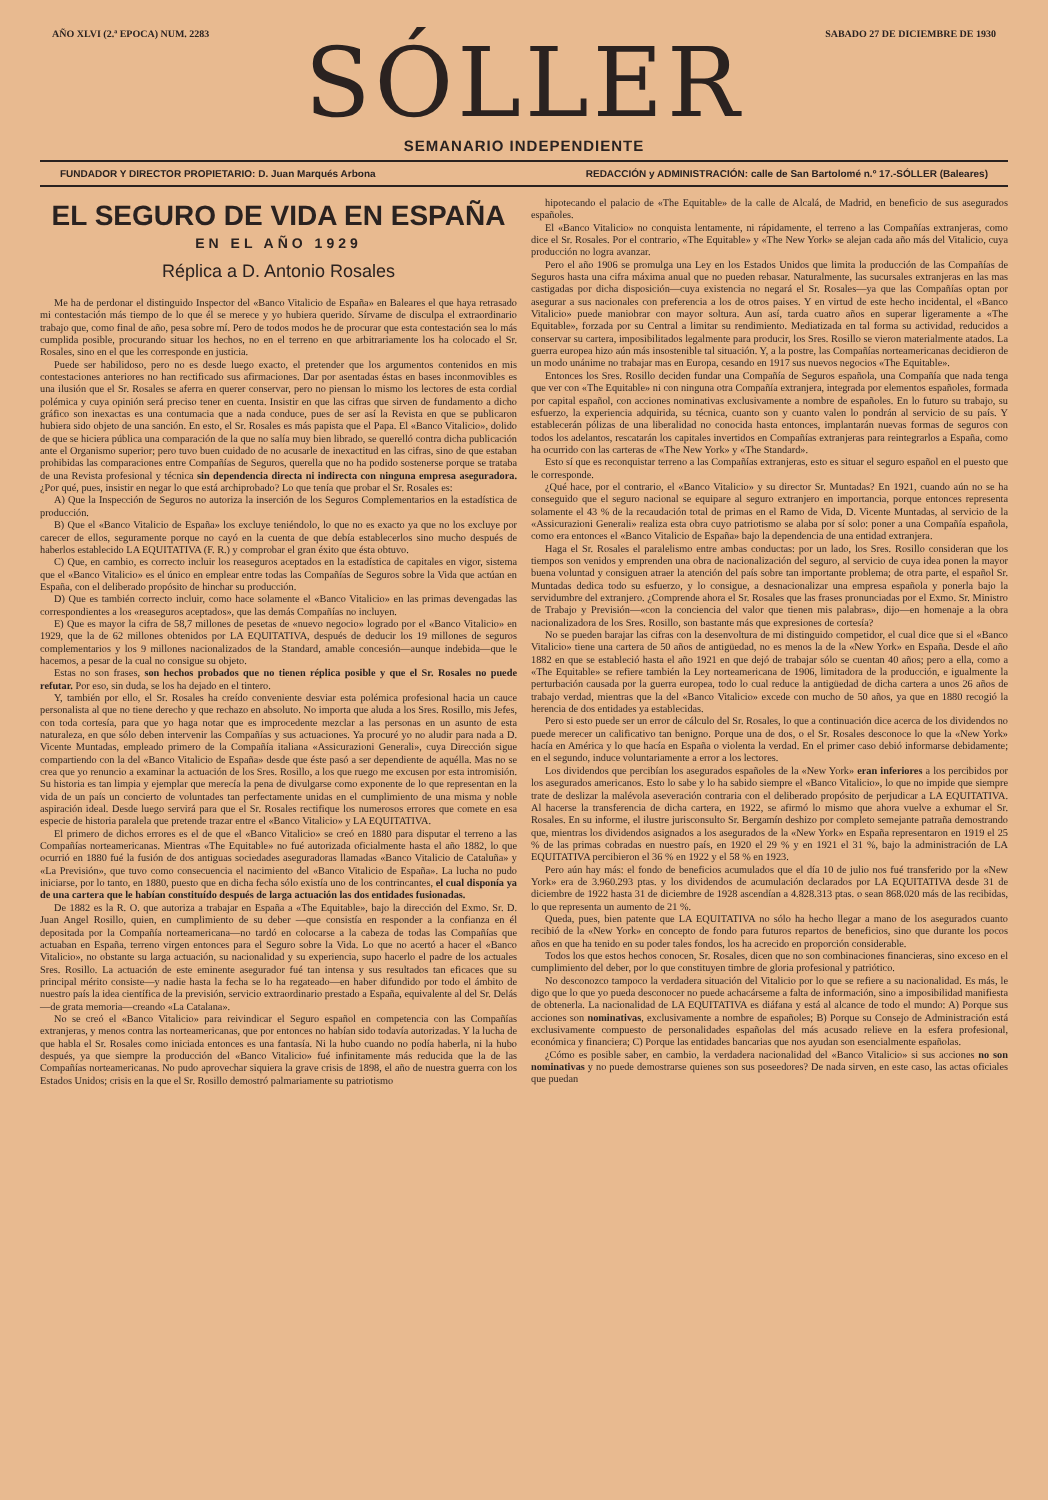AÑO XLVI (2.ª EPOCA) NUM. 2283 SABADO 27 DE DICIEMBRE DE 1930
SÓLLER
SEMANARIO INDEPENDIENTE
FUNDADOR Y DIRECTOR PROPIETARIO: D. Juan Marqués Arbona REDACCIÓN y ADMINISTRACIÓN: calle de San Bartolomé n.º 17.-SÓLLER (Baleares)
EL SEGURO DE VIDA EN ESPAÑA
EN EL AÑO 1929
Réplica a D. Antonio Rosales
Me ha de perdonar el distinguido Inspector del «Banco Vitalicio de España» en Baleares el que haya retrasado mi contestación más tiempo de lo que él se merece y yo hubiera querido. Sírvame de disculpa el extraordinario trabajo que, como final de año, pesa sobre mí. Pero de todos modos he de procurar que esta contestación sea lo más cumplida posible, procurando situar los hechos, no en el terreno en que arbitrariamente los ha colocado el Sr. Rosales, sino en el que les corresponde en justicia.
Puede ser habilidoso, pero no es desde luego exacto, el pretender que los argumentos contenidos en mis contestaciones anteriores no han rectificado sus afirmaciones. Dar por asentadas éstas en bases inconmovibles es una ilusión que el Sr. Rosales se aferra en querer conservar, pero no piensan lo mismo los lectores de esta cordial polémica y cuya opinión será preciso tener en cuenta. Insistir en que las cifras que sirven de fundamento a dicho gráfico son inexactas es una contumacia que a nada conduce, pues de ser así la Revista en que se publicaron hubiera sido objeto de una sanción. En esto, el Sr. Rosales es más papista que el Papa. El «Banco Vitalicio», dolido de que se hiciera pública una comparación de la que no salía muy bien librado, se querelló contra dicha publicación ante el Organismo superior; pero tuvo buen cuidado de no acusarle de inexactitud en las cifras, sino de que estaban prohibidas las comparaciones entre Compañías de Seguros, querella que no ha podido sostenerse porque se trataba de una Revista profesional y técnica sin dependencia directa ni indirecta con ninguna empresa aseguradora. ¿Por qué, pues, insistir en negar lo que está archiprobado? Lo que tenía que probar el Sr. Rosales es:
A) Que la Inspección de Seguros no autoriza la inserción de los Seguros Complementarios en la estadística de producción.
B) Que el «Banco Vitalicio de España» los excluye teniéndolo, lo que no es exacto ya que no los excluye por carecer de ellos, seguramente porque no cayó en la cuenta de que debía establecerlos sino mucho después de haberlos establecido LA EQUITATIVA (F. R.) y comprobar el gran éxito que ésta obtuvo.
C) Que, en cambio, es correcto incluir los reaseguros aceptados en la estadística de capitales en vigor, sistema que el «Banco Vitalicio» es el único en emplear entre todas las Compañías de Seguros sobre la Vida que actúan en España, con el deliberado propósito de hinchar su producción.
D) Que es también correcto incluir, como hace solamente el «Banco Vitalicio» en las primas devengadas las correspondientes a los «reaseguros aceptados», que las demás Compañías no incluyen.
E) Que es mayor la cifra de 58,7 millones de pesetas de «nuevo negocio» logrado por el «Banco Vitalicio» en 1929, que la de 62 millones obtenidos por LA EQUITATIVA, después de deducir los 19 millones de seguros complementarios y los 9 millones nacionalizados de la Standard, amable concesión—aunque indebida—que le hacemos, a pesar de la cual no consigue su objeto.
Estas no son frases, son hechos probados que no tienen réplica posible y que el Sr. Rosales no puede refutar. Por eso, sin duda, se los ha dejado en el tintero.
Y, también por ello, el Sr. Rosales ha creído conveniente desviar esta polémica profesional hacia un cauce personalista al que no tiene derecho y que rechazo en absoluto. No importa que aluda a los Sres. Rosillo, mis Jefes, con toda cortesía, para que yo haga notar que es improcedente mezclar a las personas en un asunto de esta naturaleza, en que sólo deben intervenir las Compañías y sus actuaciones. Ya procuré yo no aludir para nada a D. Vicente Muntadas, empleado primero de la Compañía italiana «Assicurazioni Generali», cuya Dirección sigue compartiendo con la del «Banco Vitalicio de España» desde que éste pasó a ser dependiente de aquélla. Mas no se crea que yo renuncio a examinar la actuación de los Sres. Rosillo, a los que ruego me excusen por esta intromisión. Su historia es tan limpia y ejemplar que merecía la pena de divulgarse como exponente de lo que representan en la vida de un país un concierto de voluntades tan perfectamente unidas en el cumplimiento de una misma y noble aspiración ideal. Desde luego servirá para que el Sr. Rosales rectifique los numerosos errores que comete en esa especie de historia paralela que pretende trazar entre el «Banco Vitalicio» y LA EQUITATIVA.
El primero de dichos errores es el de que el «Banco Vitalicio» se creó en 1880 para disputar el terreno a las Compañías norteamericanas. Mientras «The Equitable» no fué autorizada oficialmente hasta el año 1882, lo que ocurrió en 1880 fué la fusión de dos antiguas sociedades aseguradoras llamadas «Banco Vitalicio de Cataluña» y «La Previsión», que tuvo como consecuencia el nacimiento del «Banco Vitalicio de España». La lucha no pudo iniciarse, por lo tanto, en 1880, puesto que en dicha fecha sólo existía uno de los contrincantes, el cual disponía ya de una cartera que le habían constituído después de larga actuación las dos entidades fusionadas.
De 1882 es la R. O. que autoriza a trabajar en España a «The Equitable», bajo la dirección del Exmo. Sr. D. Juan Angel Rosillo, quien, en cumplimiento de su deber —que consistía en responder a la confianza en él depositada por la Compañía norteamericana—no tardó en colocarse a la cabeza de todas las Compañías que actuaban en España, terreno virgen entonces para el Seguro sobre la Vida. Lo que no acertó a hacer el «Banco Vitalicio», no obstante su larga actuación, su nacionalidad y su experiencia, supo hacerlo el padre de los actuales Sres. Rosillo. La actuación de este eminente asegurador fué tan intensa y sus resultados tan eficaces que su principal mérito consiste—y nadie hasta la fecha se lo ha regateado—en haber difundido por todo el ámbito de nuestro país la idea científica de la previsión, servicio extraordinario prestado a España, equivalente al del Sr. Delás —de grata memoria—creando «La Catalana».
No se creó el «Banco Vitalicio» para reivindicar el Seguro español en competencia con las Compañías extranjeras, y menos contra las norteamericanas, que por entonces no habían sido todavía autorizadas. Y la lucha de que habla el Sr. Rosales como iniciada entonces es una fantasía. Ni la hubo cuando no podía haberla, ni la hubo después, ya que siempre la producción del «Banco Vitalicio» fué infinitamente más reducida que la de las Compañías norteamericanas. No pudo aprovechar siquiera la grave crisis de 1898, el año de nuestra guerra con los Estados Unidos; crisis en la que el Sr. Rosillo demostró palmariamente su patriotismo
hipotecando el palacio de «The Equitable» de la calle de Alcalá, de Madrid, en beneficio de sus asegurados españoles.
El «Banco Vitalicio» no conquista lentamente, ni rápidamente, el terreno a las Compañías extranjeras, como dice el Sr. Rosales. Por el contrario, «The Equitable» y «The New York» se alejan cada año más del Vitalicio, cuya producción no logra avanzar.
Pero el año 1906 se promulga una Ley en los Estados Unidos que limita la producción de las Compañías de Seguros hasta una cifra máxima anual que no pueden rebasar. Naturalmente, las sucursales extranjeras en las mas castigadas por dicha disposición—cuya existencia no negará el Sr. Rosales—ya que las Compañías optan por asegurar a sus nacionales con preferencia a los de otros paises. Y en virtud de este hecho incidental, el «Banco Vitalicio» puede maniobrar con mayor soltura. Aun así, tarda cuatro años en superar ligeramente a «The Equitable», forzada por su Central a limitar su rendimiento. Mediatizada en tal forma su actividad, reducidos a conservar su cartera, imposibilitados legalmente para producir, los Sres. Rosillo se vieron materialmente atados. La guerra europea hizo aún más insostenible tal situación. Y, a la postre, las Compañías norteamericanas decidieron de un modo unánime no trabajar mas en Europa, cesando en 1917 sus nuevos negocios «The Equitable».
Entonces los Sres. Rosillo deciden fundar una Compañía de Seguros española, una Compañía que nada tenga que ver con «The Equitable» ni con ninguna otra Compañía extranjera, integrada por elementos españoles, formada por capital español, con acciones nominativas exclusivamente a nombre de españoles. En lo futuro su trabajo, su esfuerzo, la experiencia adquirida, su técnica, cuanto son y cuanto valen lo pondrán al servicio de su país. Y establecerán pólizas de una liberalidad no conocida hasta entonces, implantarán nuevas formas de seguros con todos los adelantos, rescatarán los capitales invertidos en Compañías extranjeras para reintegrarlos a España, como ha ocurrido con las carteras de «The New York» y «The Standard».
Esto sí que es reconquistar terreno a las Compañías extranjeras, esto es situar el seguro español en el puesto que le corresponde.
¿Qué hace, por el contrario, el «Banco Vitalicio» y su director Sr. Muntadas? En 1921, cuando aún no se ha conseguido que el seguro nacional se equipare al seguro extranjero en importancia, porque entonces representa solamente el 43 % de la recaudación total de primas en el Ramo de Vida, D. Vicente Muntadas, al servicio de la «Assicurazioni Generali» realiza esta obra cuyo patriotismo se alaba por sí solo: poner a una Compañía española, como era entonces el «Banco Vitalicio de España» bajo la dependencia de una entidad extranjera.
Haga el Sr. Rosales el paralelismo entre ambas conductas: por un lado, los Sres. Rosillo consideran que los tiempos son venidos y emprenden una obra de nacionalización del seguro, al servicio de cuya idea ponen la mayor buena voluntad y consiguen atraer la atención del país sobre tan importante problema; de otra parte, el español Sr. Muntadas dedica todo su esfuerzo, y lo consigue, a desnacionalizar una empresa española y ponerla bajo la servidumbre del extranjero. ¿Comprende ahora el Sr. Rosales que las frases pronunciadas por el Exmo. Sr. Ministro de Trabajo y Previsión—«con la conciencia del valor que tienen mis palabras», dijo—en homenaje a la obra nacionalizadora de los Sres. Rosillo, son bastante más que expresiones de cortesía?
No se pueden barajar las cifras con la desenvoltura de mi distinguido competidor, el cual dice que si el «Banco Vitalicio» tiene una cartera de 50 años de antigüedad, no es menos la de la «New York» en España. Desde el año 1882 en que se estableció hasta el año 1921 en que dejó de trabajar sólo se cuentan 40 años; pero a ella, como a «The Equitable» se refiere también la Ley norteamericana de 1906, limitadora de la producción, e igualmente la perturbación causada por la guerra europea, todo lo cual reduce la antigüedad de dicha cartera a unos 26 años de trabajo verdad, mientras que la del «Banco Vitalicio» excede con mucho de 50 años, ya que en 1880 recogió la herencia de dos entidades ya establecidas.
Pero si esto puede ser un error de cálculo del Sr. Rosales, lo que a continuación dice acerca de los dividendos no puede merecer un calificativo tan benigno. Porque una de dos, o el Sr. Rosales desconoce lo que la «New York» hacía en América y lo que hacía en España o violenta la verdad. En el primer caso debió informarse debidamente; en el segundo, induce voluntariamente a error a los lectores.
Los dividendos que percibían los asegurados españoles de la «New York» eran inferiores a los percibidos por los asegurados americanos. Esto lo sabe y lo ha sabido siempre el «Banco Vitalicio», lo que no impide que siempre trate de deslizar la malévola aseveración contraria con el deliberado propósito de perjudicar a LA EQUITATIVA. Al hacerse la transferencia de dicha cartera, en 1922, se afirmó lo mismo que ahora vuelve a exhumar el Sr. Rosales. En su informe, el ilustre jurisconsulto Sr. Bergamín deshizo por completo semejante patraña demostrando que, mientras los dividendos asignados a los asegurados de la «New York» en España representaron en 1919 el 25 % de las primas cobradas en nuestro país, en 1920 el 29 % y en 1921 el 31 %, bajo la administración de LA EQUITATIVA percibieron el 36 % en 1922 y el 58 % en 1923.
Pero aún hay más: el fondo de beneficios acumulados que el día 10 de julio nos fué transferido por la «New York» era de 3.960.293 ptas. y los dividendos de acumulación declarados por LA EQUITATIVA desde 31 de diciembre de 1922 hasta 31 de diciembre de 1928 ascendían a 4.828.313 ptas. o sean 868.020 más de las recibidas, lo que representa un aumento de 21 %.
Queda, pues, bien patente que LA EQUITATIVA no sólo ha hecho llegar a mano de los asegurados cuanto recibió de la «New York» en concepto de fondo para futuros repartos de beneficios, sino que durante los pocos años en que ha tenido en su poder tales fondos, los ha acrecido en proporción considerable.
Todos los que estos hechos conocen, Sr. Rosales, dicen que no son combinaciones financieras, sino exceso en el cumplimiento del deber, por lo que constituyen timbre de gloria profesional y patriótico.
No desconozco tampoco la verdadera situación del Vitalicio por lo que se refiere a su nacionalidad. Es más, le digo que lo que yo pueda desconocer no puede achacárseme a falta de información, sino a imposibilidad manifiesta de obtenerla. La nacionalidad de LA EQUITATIVA es diáfana y está al alcance de todo el mundo: A) Porque sus acciones son nominativas, exclusivamente a nombre de españoles; B) Porque su Consejo de Administración está exclusivamente compuesto de personalidades españolas del más acusado relieve en la esfera profesional, económica y financiera; C) Porque las entidades bancarias que nos ayudan son esencialmente españolas.
¿Cómo es posible saber, en cambio, la verdadera nacionalidad del «Banco Vitalicio» si sus acciones no son nominativas y no puede demostrarse quienes son sus poseedores? De nada sirven, en este caso, las actas oficiales que puedan